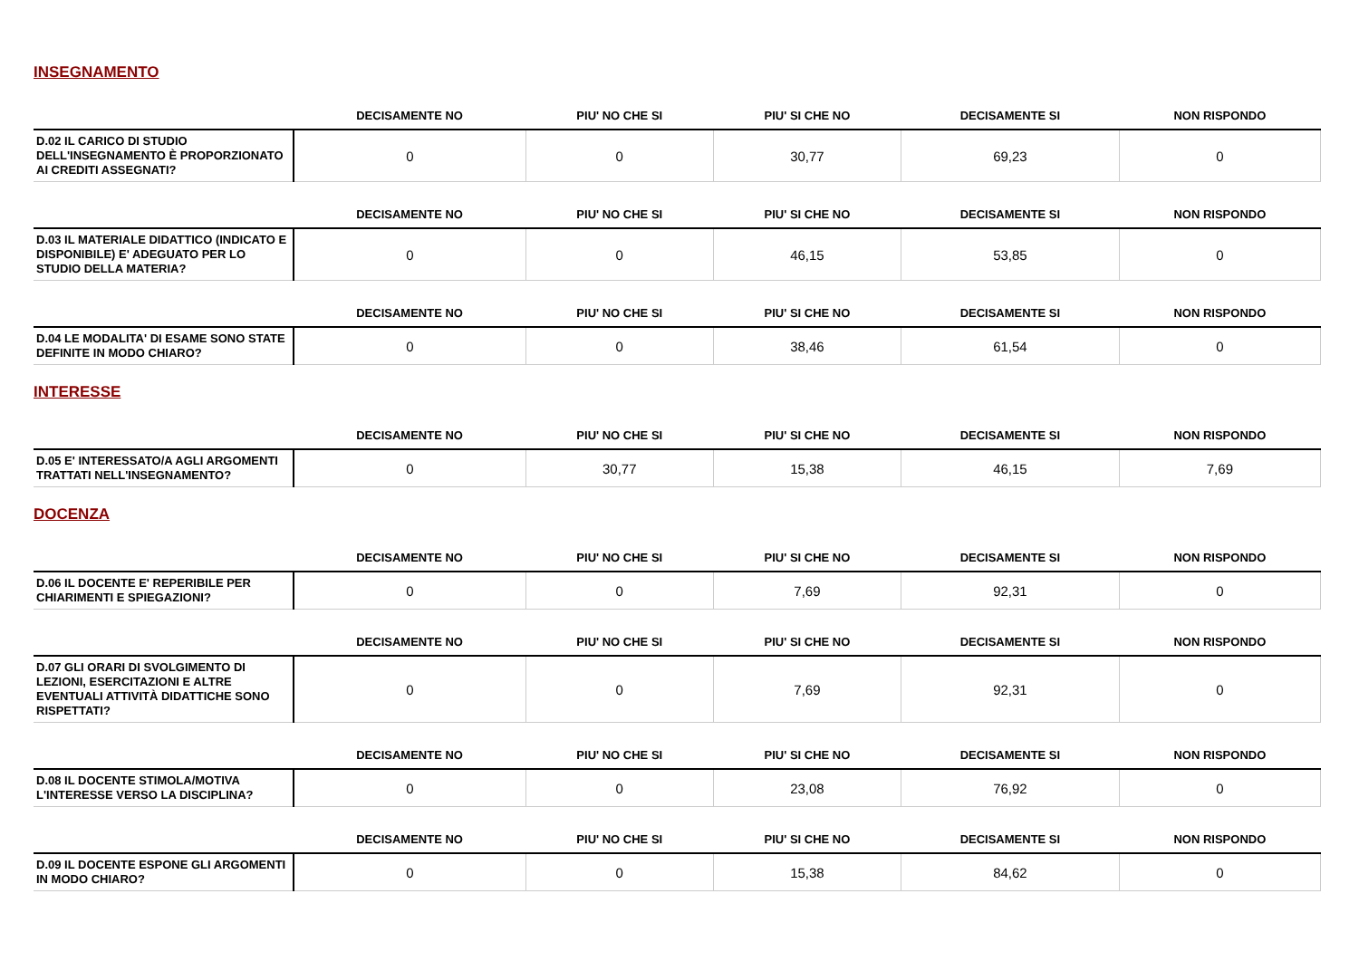INSEGNAMENTO
| | DECISAMENTE NO | PIU' NO CHE SI | PIU' SI CHE NO | DECISAMENTE SI | NON RISPONDO |
| --- | --- | --- | --- | --- | --- |
| D.02 IL CARICO DI STUDIO DELL'INSEGNAMENTO È PROPORZIONATO AI CREDITI ASSEGNATI? | 0 | 0 | 30,77 | 69,23 | 0 |
| | DECISAMENTE NO | PIU' NO CHE SI | PIU' SI CHE NO | DECISAMENTE SI | NON RISPONDO |
| --- | --- | --- | --- | --- | --- |
| D.03 IL MATERIALE DIDATTICO (INDICATO E DISPONIBILE) E' ADEGUATO PER LO STUDIO DELLA MATERIA? | 0 | 0 | 46,15 | 53,85 | 0 |
| | DECISAMENTE NO | PIU' NO CHE SI | PIU' SI CHE NO | DECISAMENTE SI | NON RISPONDO |
| --- | --- | --- | --- | --- | --- |
| D.04 LE MODALITA' DI ESAME SONO STATE DEFINITE IN MODO CHIARO? | 0 | 0 | 38,46 | 61,54 | 0 |
INTERESSE
| | DECISAMENTE NO | PIU' NO CHE SI | PIU' SI CHE NO | DECISAMENTE SI | NON RISPONDO |
| --- | --- | --- | --- | --- | --- |
| D.05 E' INTERESSATO/A AGLI ARGOMENTI TRATTATI NELL'INSEGNAMENTO? | 0 | 30,77 | 15,38 | 46,15 | 7,69 |
DOCENZA
| | DECISAMENTE NO | PIU' NO CHE SI | PIU' SI CHE NO | DECISAMENTE SI | NON RISPONDO |
| --- | --- | --- | --- | --- | --- |
| D.06 IL DOCENTE E' REPERIBILE PER CHIARIMENTI E SPIEGAZIONI? | 0 | 0 | 7,69 | 92,31 | 0 |
| | DECISAMENTE NO | PIU' NO CHE SI | PIU' SI CHE NO | DECISAMENTE SI | NON RISPONDO |
| --- | --- | --- | --- | --- | --- |
| D.07 GLI ORARI DI SVOLGIMENTO DI LEZIONI, ESERCITAZIONI E ALTRE EVENTUALI ATTIVITÀ DIDATTICHE SONO RISPETTATI? | 0 | 0 | 7,69 | 92,31 | 0 |
| | DECISAMENTE NO | PIU' NO CHE SI | PIU' SI CHE NO | DECISAMENTE SI | NON RISPONDO |
| --- | --- | --- | --- | --- | --- |
| D.08 IL DOCENTE STIMOLA/MOTIVA L'INTERESSE VERSO LA DISCIPLINA? | 0 | 0 | 23,08 | 76,92 | 0 |
| | DECISAMENTE NO | PIU' NO CHE SI | PIU' SI CHE NO | DECISAMENTE SI | NON RISPONDO |
| --- | --- | --- | --- | --- | --- |
| D.09 IL DOCENTE ESPONE GLI ARGOMENTI IN MODO CHIARO? | 0 | 0 | 15,38 | 84,62 | 0 |